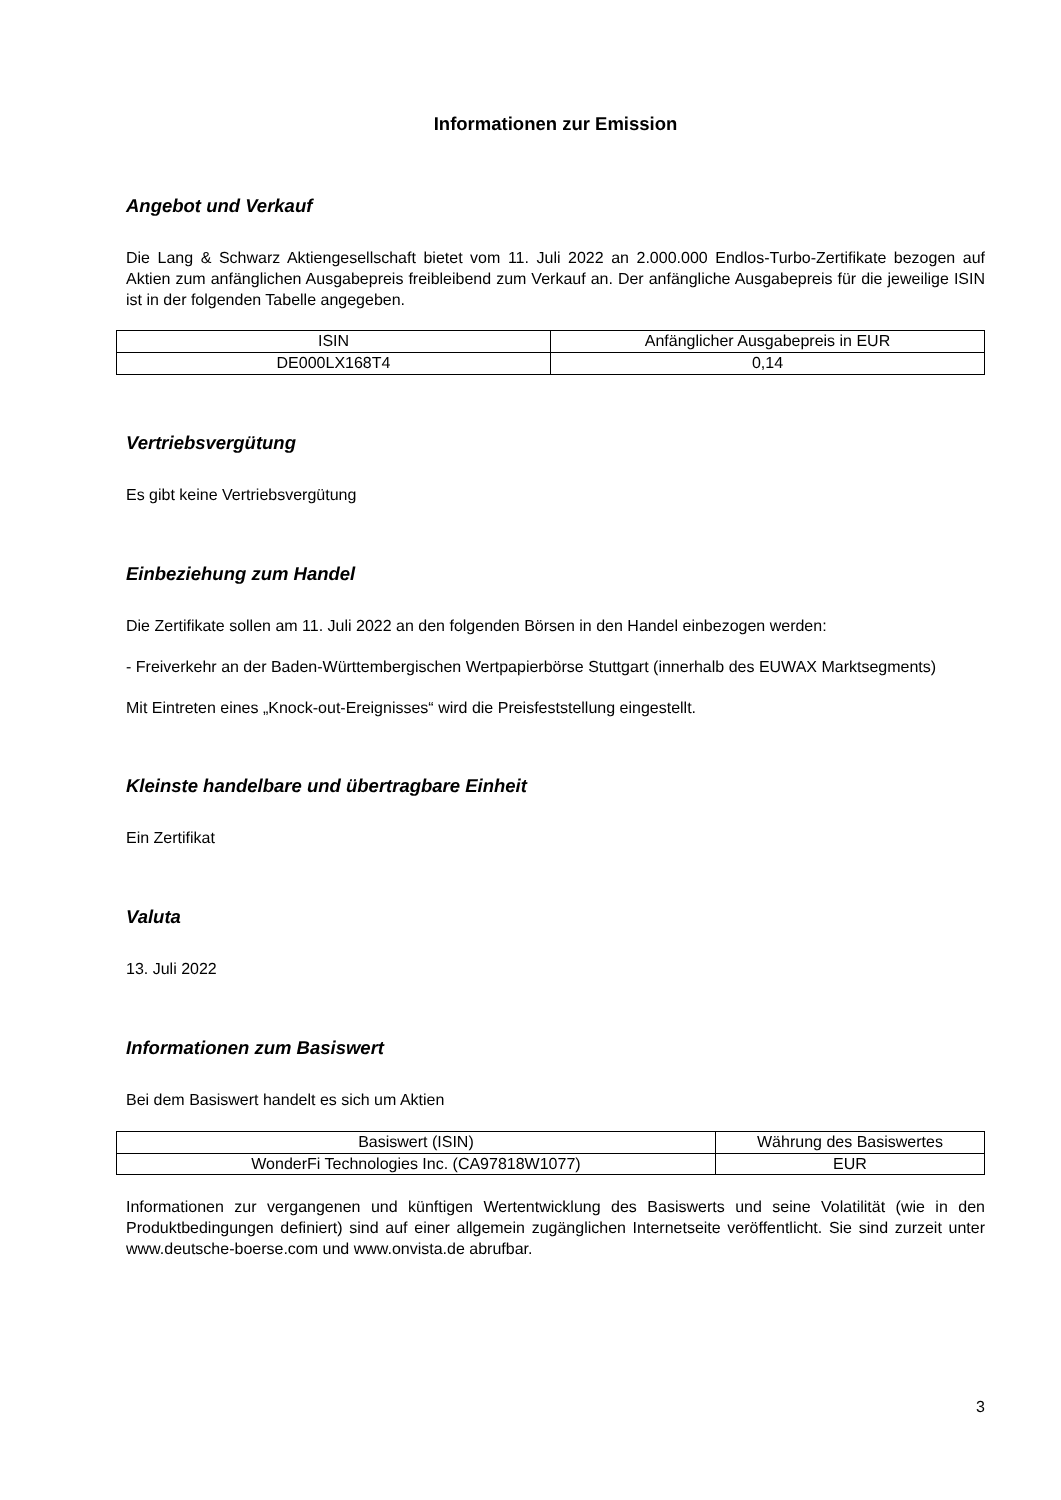Informationen zur Emission
Angebot und Verkauf
Die Lang & Schwarz Aktiengesellschaft bietet vom 11. Juli 2022 an 2.000.000 Endlos-Turbo-Zertifikate bezogen auf Aktien zum anfänglichen Ausgabepreis freibleibend zum Verkauf an. Der anfängliche Ausgabepreis für die jeweilige ISIN ist in der folgenden Tabelle angegeben.
| ISIN | Anfänglicher Ausgabepreis in EUR |
| DE000LX168T4 | 0,14 |
Vertriebsvergütung
Es gibt keine Vertriebsvergütung
Einbeziehung zum Handel
Die Zertifikate sollen am 11. Juli 2022 an den folgenden Börsen in den Handel einbezogen werden:
- Freiverkehr an der Baden-Württembergischen Wertpapierbörse Stuttgart (innerhalb des EUWAX Marktsegments)
Mit Eintreten eines „Knock-out-Ereignisses“ wird die Preisfeststellung eingestellt.
Kleinste handelbare und übertragbare Einheit
Ein Zertifikat
Valuta
13. Juli 2022
Informationen zum Basiswert
Bei dem Basiswert handelt es sich um Aktien
| Basiswert (ISIN) | Währung des Basiswertes |
| WonderFi Technologies Inc. (CA97818W1077) | EUR |
Informationen zur vergangenen und künftigen Wertentwicklung des Basiswerts und seine Volatilität (wie in den Produktbedingungen definiert) sind auf einer allgemein zugänglichen Internetseite veröffentlicht. Sie sind zurzeit unter www.deutsche-boerse.com und www.onvista.de abrufbar.
3